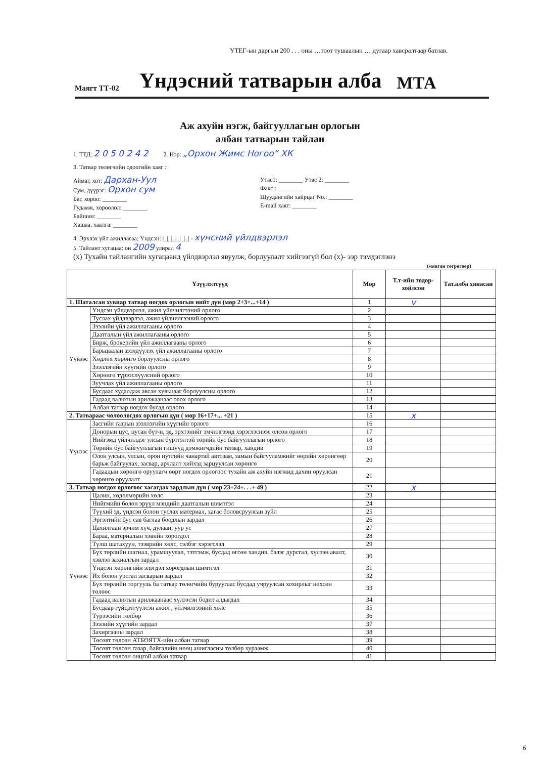ҮТЕГ-ын даргын 200 . . . оны …тоот тушаалын … дугаар хавсралтаар батлав.
Маягт ТТ-02 Үндэсний татварын алба МТА
Аж ахуйн нэгж, байгууллагын орлогын
албан татварын тайлан
1. ТТД: 2 0 5 0 2 4 2 2. Нэр: „Орхон Жимс Ногоо” ХК
3. Татвар төлөгчийн одоогийн хаяг :
Аймаг, хот: Дархан-Уул
Сум, дүүрэг: Орхон сум
Баг, хороо: ________
Гудамж, хороолол: ________
Байшин: ________
Хашаа, хаалга: ________
Утас1: ________ Утас 2: ________
Факс : ________
Шуудангийн хайрцаг No.: ________
E-mail хаяг: ________
4. Эрхлэх үйл ажиллагаа; Үндсэн: |_|_|_|_|_|_| - хүнсний үйлдвэрлэл
5. Тайлант хугацаа: он 2009 улирал 4
(x) Тухайн тайлангийн хугацаанд үйлдвэрлэл явуулж, борлуулалт хийгээгүй бол (x)- ээр тэмдэглэнэ
(мянган төгрөгөөр)
| Үзүүлэлтүүд | | Мөр | Т.т-ийн тодор-хойлсон | Тат.алба хянасан |
| --- | --- | --- | --- | --- |
| 1. Шаталсан хувиар татвар ногдох орлогын нийт дүн (мөр 2+3+...+14 ) | | 1 | v | |
| Үүнээс | Үндсэн үйлдвэрлэл, ажил үйлчилгээний орлого | 2 | | |
| | Туслах үйлдвэрлэл, ажил үйлчилгээний орлого | 3 | | |
| | Зээлийн үйл ажиллагааны орлого | 4 | | |
| | Даатгалын үйл ажиллагааны орлого | 5 | | |
| | Бирж, брокерийн үйл ажиллагааны орлого | 6 | | |
| | Барьцаалан зээлдүүлэх үйл ажиллагааны орлого | 7 | | |
| | Хөдлөх хөрөнгө борлуулсны орлого | 8 | | |
| | Зээллэгийн хүүгийн орлого | 9 | | |
| | Хөрөнгө түрээслүүлсний орлого | 10 | | |
| | Зуучлах үйл ажиллагааны орлого | 11 | | |
| | Бусдаас худалдаж авсан хувьцааг борлуулсны орлого | 12 | | |
| | Гадаад валютын арилжаанаас олох орлого | 13 | | |
| | Албан татвар ногдох бусад орлого | 14 | | |
| 2. Татвараас чөлөөлөгдөх орлогын дүн ( мөр 16+17+... +21 ) | | 15 | x | |
| Үүнээс | Засгийн газрын зээллэгийн хүүгийн орлого | 16 | | |
| | Донорын цус, цусан бүт-н, эд, эрхтэнийг эмчилгээнд хэрэглэснээс олсон орлого | 17 | | |
| | Нийгэмд үйлчилдэг улсын бүртгэлтэй төрийн бус байгууллагын орлого | 18 | | |
| | Төрийн бус байгууллагын гишүүд дэмжигчдийн татвар, хандив | 19 | | |
| | Олон улсын, улсын, орон нутгийн чанартай автозам, замын байгууламжийг өөрийн хөрөнгөөр барьж байгуулах, засвар, арчлалт хийхэд зарцуулсан хөрөнгө | 20 | | |
| | Гадаадын хөрөнгө оруулагч өөрт ногдох орлогоос тухайн аж ахуйн нэгжид дахин оруулсан хөрөнгө оруулалт | 21 | | |
| 3. Татвар ногдох орлогоос хасагдах зардлын дүн ( мөр 23+24+. . .+ 49 ) | | 22 | x | |
| Үүнээс | Цалин, хөдөлмөрийн хөлс | 23 | | |
| | Нийгмийн болон эрүүл мэндийн даатгалын шимтгэл | 24 | | |
| | Түүхий эд, үндсэн болон туслах материал, хагас боловсруулсан зүйл | 25 | | |
| | Эргэлтийн бус сав баглаа боодлын зардал | 26 | | |
| | Цахилгаан эрчим хүч, дулаан, уур ус | 27 | | |
| | Бараа, материалын хэвийн хорогдол | 28 | | |
| | Түлш шатахуун, тээврийн хөлс, сэлбэг хэрэгслэл | 29 | | |
| | Бүх төрлийн шагнал, урамшуулал, тэтгэмж, бусдад өгсөн хандив, бэлэг дурсгал, хүлээн авалт, хэвлэл захиалгын зардал | 30 | | |
| | Үндсэн хөрөнгийн элэгдэл хорогдлын шимтгэл | 31 | | |
| | Их болон урсгал засварын зардал | 32 | | |
| | Бүх төрлийн торгууль ба татвар төлөгчийн буруугаас бусдад учруулсан хохирлыг нөхсөн төлөөс | 33 | | |
| | Гадаад валютын арилжаанаас хүлээсэн бодит алдагдал | 34 | | |
| | Бусдаар гүйцэтгүүлсэн ажил , үйлчилгээний хөлс | 35 | | |
| | Түрээсийн төлбөр | 36 | | |
| | Зээлийн хүүгийн зардал | 37 | | |
| | Захиргааны зардал | 38 | | |
| | Төсөвт төлсөн АТБӨЯТХ-ийн албан татвар | 39 | | |
| | Төсөвт төлсөн газар, байгалийн нөөц ашигласны төлбөр хураамж | 40 | | |
| | Төсөвт төлсөн онцгой албан татвар | 41 | | |
6